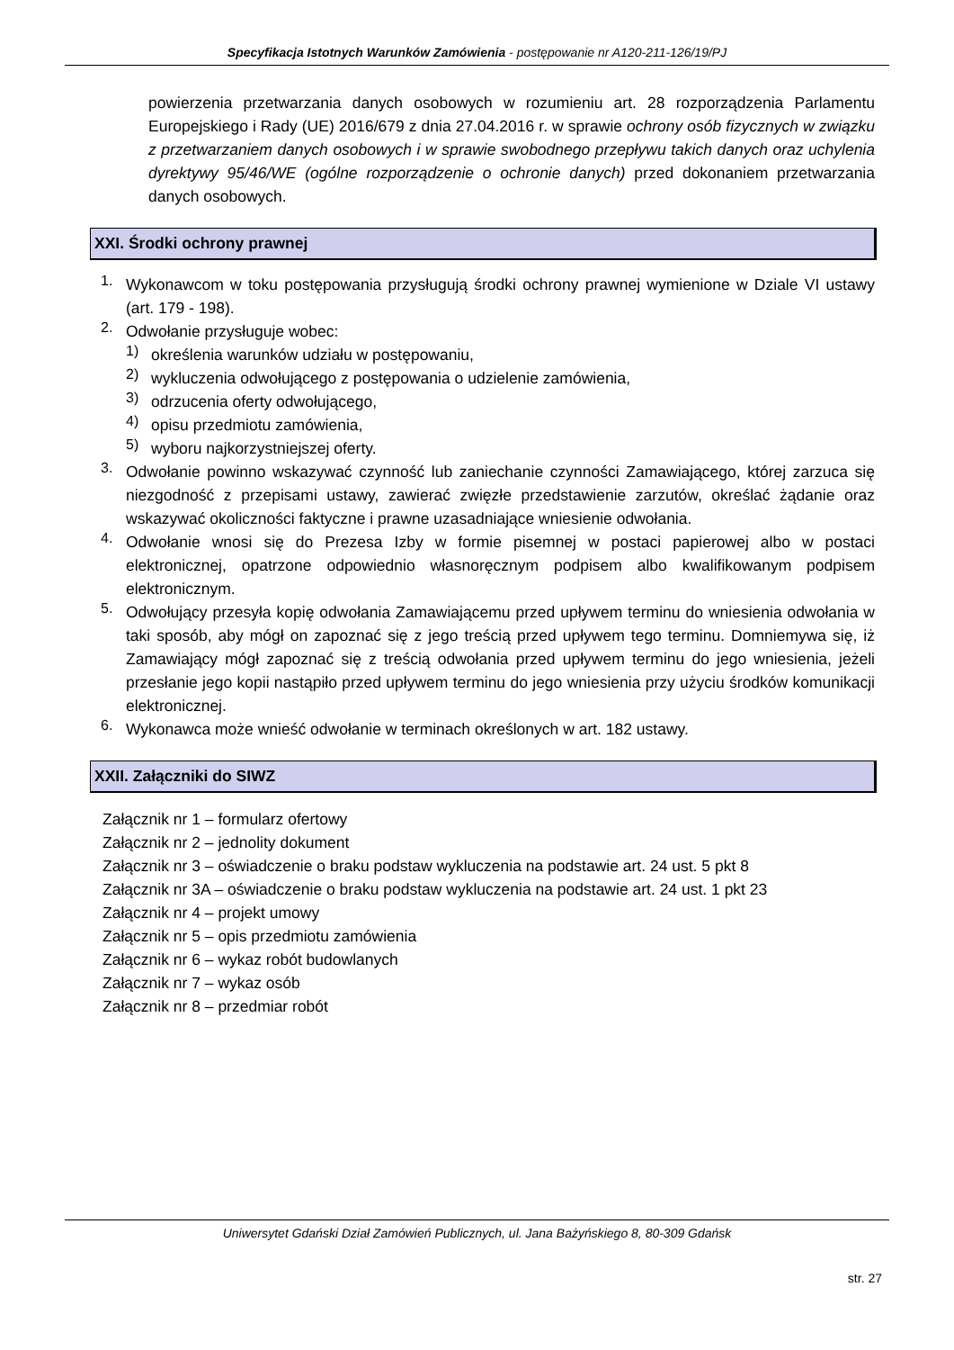Specyfikacja Istotnych Warunków Zamówienia - postępowanie nr A120-211-126/19/PJ
powierzenia przetwarzania danych osobowych w rozumieniu art. 28 rozporządzenia Parlamentu Europejskiego i Rady (UE) 2016/679 z dnia 27.04.2016 r. w sprawie ochrony osób fizycznych w związku z przetwarzaniem danych osobowych i w sprawie swobodnego przepływu takich danych oraz uchylenia dyrektywy 95/46/WE (ogólne rozporządzenie o ochronie danych) przed dokonaniem przetwarzania danych osobowych.
XXI. Środki ochrony prawnej
1.
Wykonawcom w toku postępowania przysługują środki ochrony prawnej wymienione w Dziale VI ustawy (art. 179 - 198).
2.
Odwołanie przysługuje wobec:
1)
określenia warunków udziału w postępowaniu,
2)
wykluczenia odwołującego z postępowania o udzielenie zamówienia,
3)
odrzucenia oferty odwołującego,
4)
opisu przedmiotu zamówienia,
5)
wyboru najkorzystniejszej oferty.
3.
Odwołanie powinno wskazywać czynność lub zaniechanie czynności Zamawiającego, której zarzuca się niezgodność z przepisami ustawy, zawierać zwięzłe przedstawienie zarzutów, określać żądanie oraz wskazywać okoliczności faktyczne i prawne uzasadniające wniesienie odwołania.
4.
Odwołanie wnosi się do Prezesa Izby w formie pisemnej w postaci papierowej albo w postaci elektronicznej, opatrzone odpowiednio własnoręcznym podpisem albo kwalifikowanym podpisem elektronicznym.
5.
Odwołujący przesyła kopię odwołania Zamawiającemu przed upływem terminu do wniesienia odwołania w taki sposób, aby mógł on zapoznać się z jego treścią przed upływem tego terminu. Domniemywa się, iż Zamawiający mógł zapoznać się z treścią odwołania przed upływem terminu do jego wniesienia, jeżeli przesłanie jego kopii nastąpiło przed upływem terminu do jego wniesienia przy użyciu środków komunikacji elektronicznej.
6.
Wykonawca może wnieść odwołanie w terminach określonych w art. 182 ustawy.
XXII. Załączniki do SIWZ
Załącznik nr 1 – formularz ofertowy
Załącznik nr 2 – jednolity dokument
Załącznik nr 3 – oświadczenie o braku podstaw wykluczenia na podstawie art. 24 ust. 5 pkt 8
Załącznik nr 3A – oświadczenie o braku podstaw wykluczenia na podstawie art. 24 ust. 1 pkt 23
Załącznik nr 4 – projekt umowy
Załącznik nr 5 – opis przedmiotu zamówienia
Załącznik nr 6 – wykaz robót budowlanych
Załącznik nr 7 – wykaz osób
Załącznik nr 8 – przedmiar robót
Uniwersytet Gdański Dział Zamówień Publicznych, ul. Jana Bażyńskiego 8, 80-309 Gdańsk
str. 27